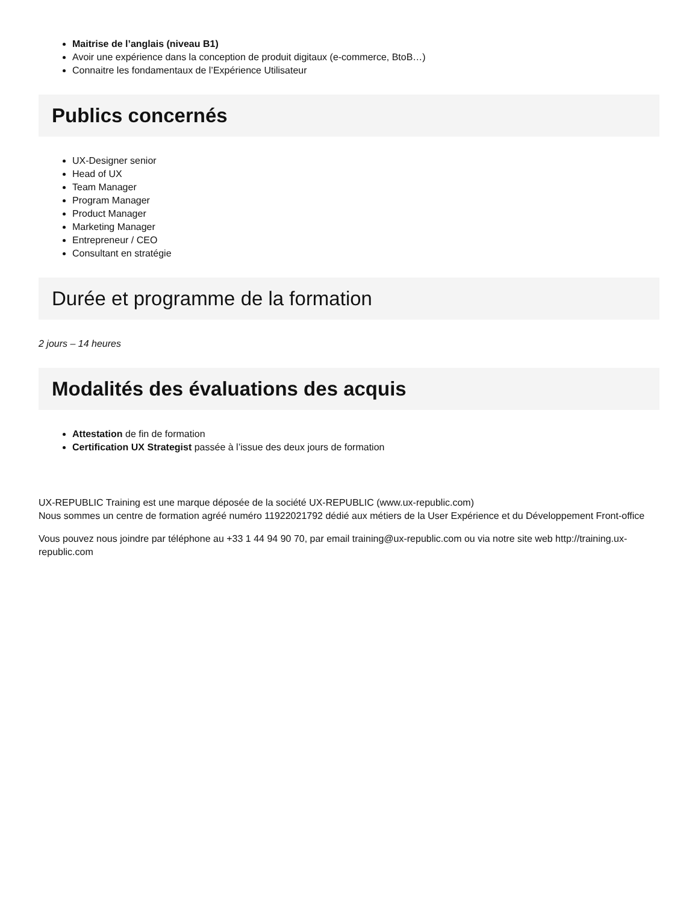Maitrise de l’anglais (niveau B1)
Avoir une expérience dans la conception de produit digitaux (e-commerce, BtoB…)
Connaitre les fondamentaux de l’Expérience Utilisateur
Publics concernés
UX-Designer senior
Head of UX
Team Manager
Program Manager
Product Manager
Marketing Manager
Entrepreneur / CEO
Consultant en stratégie
Durée et programme de la formation
2 jours – 14 heures
Modalités des évaluations des acquis
Attestation de fin de formation
Certification UX Strategist passée à l’issue des deux jours de formation
UX-REPUBLIC Training est une marque déposée de la société UX-REPUBLIC (www.ux-republic.com)
Nous sommes un centre de formation agréé numéro 11922021792 dédié aux métiers de la User Expérience et du Développement Front-office
Vous pouvez nous joindre par téléphone au +33 1 44 94 90 70, par email training@ux-republic.com ou via notre site web http://training.ux-republic.com